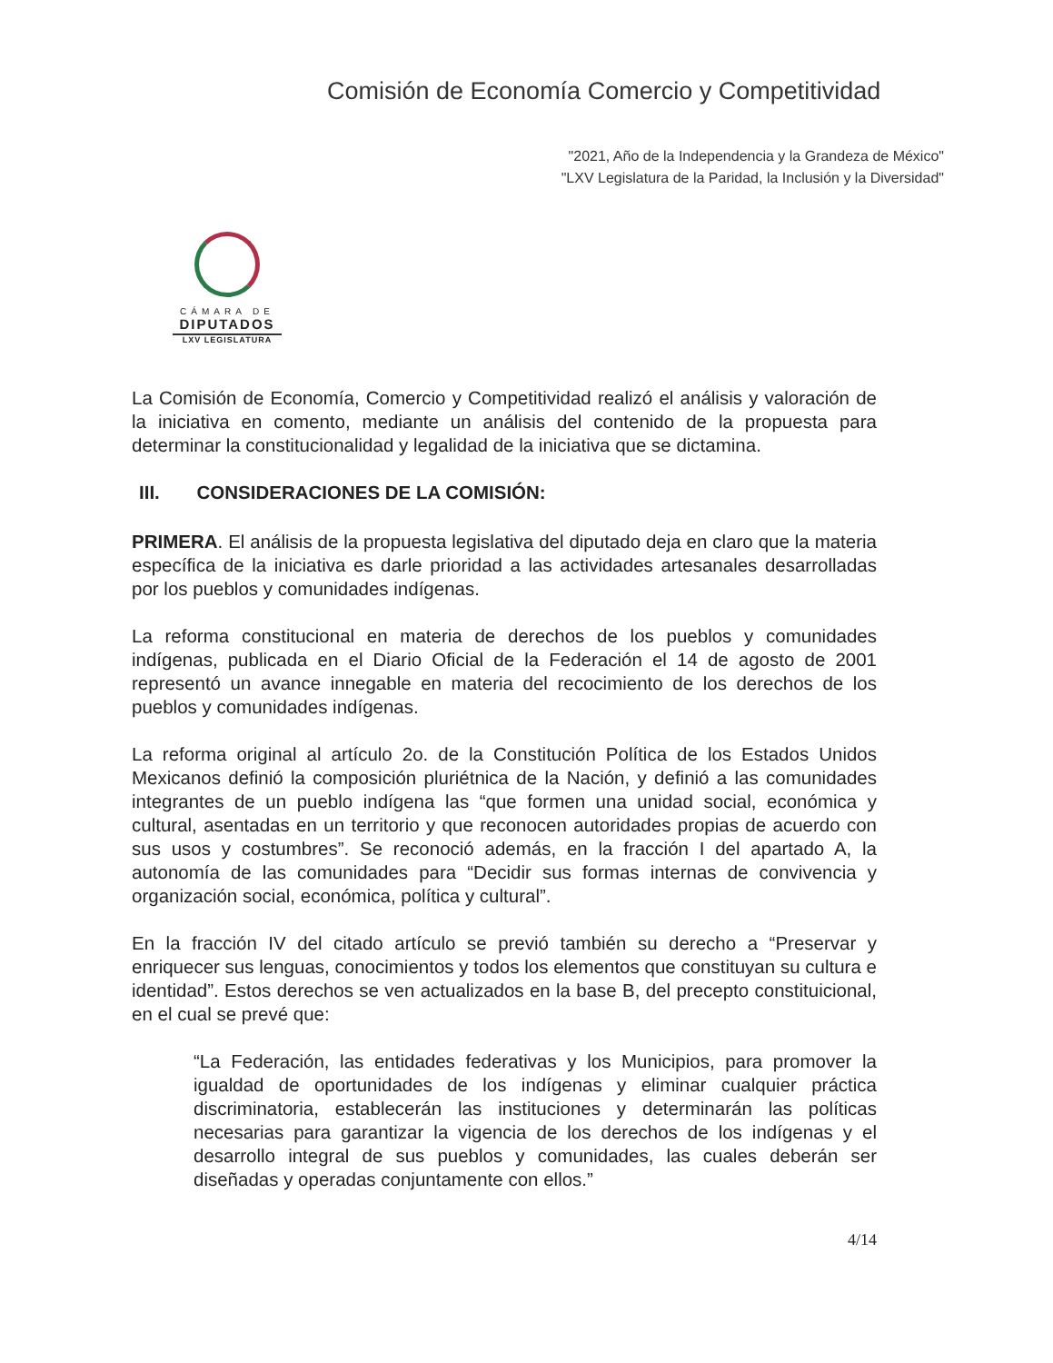Comisión de Economía Comercio y Competitividad
"2021, Año de la Independencia y la Grandeza de México"
"LXV Legislatura de la Paridad, la Inclusión y la Diversidad"
CÁMARA DE
DIPUTADOS
LXV LEGISLATURA
La Comisión de Economía, Comercio y Competitividad realizó el análisis y valoración de la iniciativa en comento, mediante un análisis del contenido de la propuesta para determinar la constitucionalidad y legalidad de la iniciativa que se dictamina.
III. CONSIDERACIONES DE LA COMISIÓN:
PRIMERA. El análisis de la propuesta legislativa del diputado deja en claro que la materia específica de la iniciativa es darle prioridad a las actividades artesanales desarrolladas por los pueblos y comunidades indígenas.
La reforma constitucional en materia de derechos de los pueblos y comunidades indígenas, publicada en el Diario Oficial de la Federación el 14 de agosto de 2001 representó un avance innegable en materia del recocimiento de los derechos de los pueblos y comunidades indígenas.
La reforma original al artículo 2o. de la Constitución Política de los Estados Unidos Mexicanos definió la composición pluriétnica de la Nación, y definió a las comunidades integrantes de un pueblo indígena las “que formen una unidad social, económica y cultural, asentadas en un territorio y que reconocen autoridades propias de acuerdo con sus usos y costumbres”. Se reconoció además, en la fracción I del apartado A, la autonomía de las comunidades para “Decidir sus formas internas de convivencia y organización social, económica, política y cultural”.
En la fracción IV del citado artículo se previó también su derecho a “Preservar y enriquecer sus lenguas, conocimientos y todos los elementos que constituyan su cultura e identidad”. Estos derechos se ven actualizados en la base B, del precepto constituicional, en el cual se prevé que:
“La Federación, las entidades federativas y los Municipios, para promover la igualdad de oportunidades de los indígenas y eliminar cualquier práctica discriminatoria, establecerán las instituciones y determinarán las políticas necesarias para garantizar la vigencia de los derechos de los indígenas y el desarrollo integral de sus pueblos y comunidades, las cuales deberán ser diseñadas y operadas conjuntamente con ellos.”
4/14